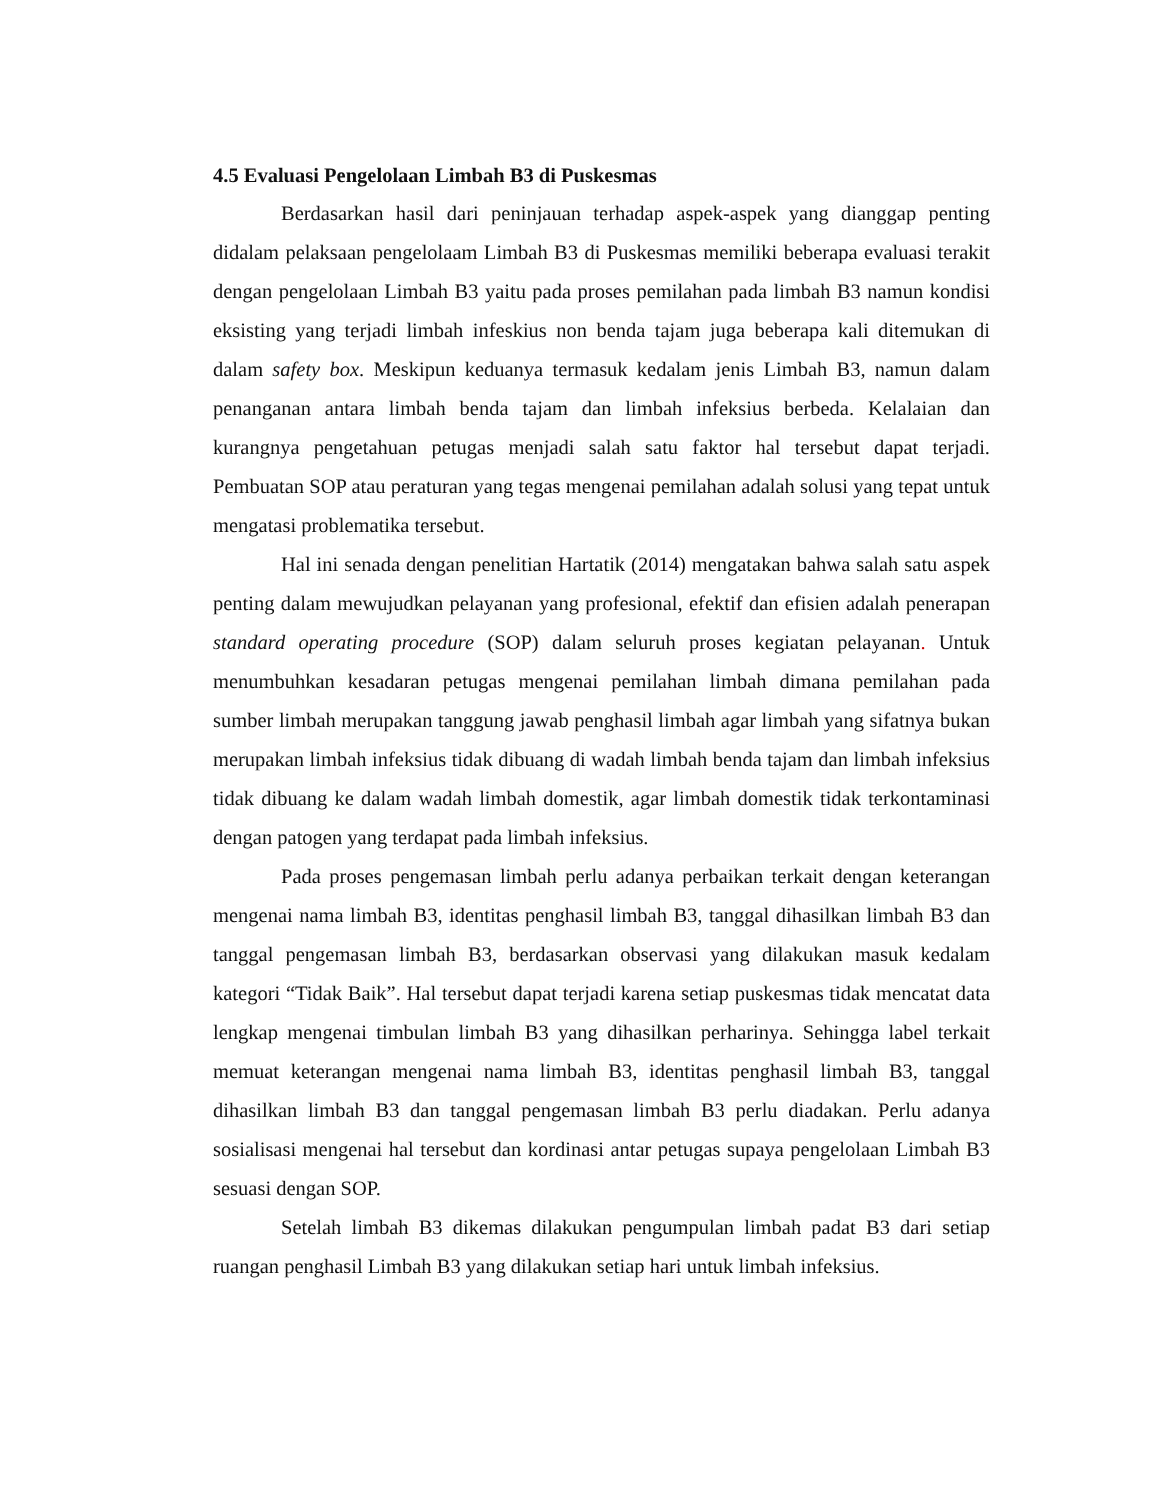4.5 Evaluasi Pengelolaan Limbah B3 di Puskesmas
Berdasarkan hasil dari peninjauan terhadap aspek-aspek yang dianggap penting didalam pelaksaan pengelolaam Limbah B3 di Puskesmas memiliki beberapa evaluasi terakit dengan pengelolaan Limbah B3 yaitu pada proses pemilahan pada limbah B3 namun kondisi eksisting yang terjadi limbah infeskius non benda tajam juga beberapa kali ditemukan di dalam safety box. Meskipun keduanya termasuk kedalam jenis Limbah B3, namun dalam penanganan antara limbah benda tajam dan limbah infeksius berbeda. Kelalaian dan kurangnya pengetahuan petugas menjadi salah satu faktor hal tersebut dapat terjadi. Pembuatan SOP atau peraturan yang tegas mengenai pemilahan adalah solusi yang tepat untuk mengatasi problematika tersebut.
Hal ini senada dengan penelitian Hartatik (2014) mengatakan bahwa salah satu aspek penting dalam mewujudkan pelayanan yang profesional, efektif dan efisien adalah penerapan standard operating procedure (SOP) dalam seluruh proses kegiatan pelayanan. Untuk menumbuhkan kesadaran petugas mengenai pemilahan limbah dimana pemilahan pada sumber limbah merupakan tanggung jawab penghasil limbah agar limbah yang sifatnya bukan merupakan limbah infeksius tidak dibuang di wadah limbah benda tajam dan limbah infeksius tidak dibuang ke dalam wadah limbah domestik, agar limbah domestik tidak terkontaminasi dengan patogen yang terdapat pada limbah infeksius.
Pada proses pengemasan limbah perlu adanya perbaikan terkait dengan keterangan mengenai nama limbah B3, identitas penghasil limbah B3, tanggal dihasilkan limbah B3 dan tanggal pengemasan limbah B3, berdasarkan observasi yang dilakukan masuk kedalam kategori “Tidak Baik”. Hal tersebut dapat terjadi karena setiap puskesmas tidak mencatat data lengkap mengenai timbulan limbah B3 yang dihasilkan perharinya. Sehingga label terkait memuat keterangan mengenai nama limbah B3, identitas penghasil limbah B3, tanggal dihasilkan limbah B3 dan tanggal pengemasan limbah B3 perlu diadakan. Perlu adanya sosialisasi mengenai hal tersebut dan kordinasi antar petugas supaya pengelolaan Limbah B3 sesuasi dengan SOP.
Setelah limbah B3 dikemas dilakukan pengumpulan limbah padat B3 dari setiap ruangan penghasil Limbah B3 yang dilakukan setiap hari untuk limbah infeksius.